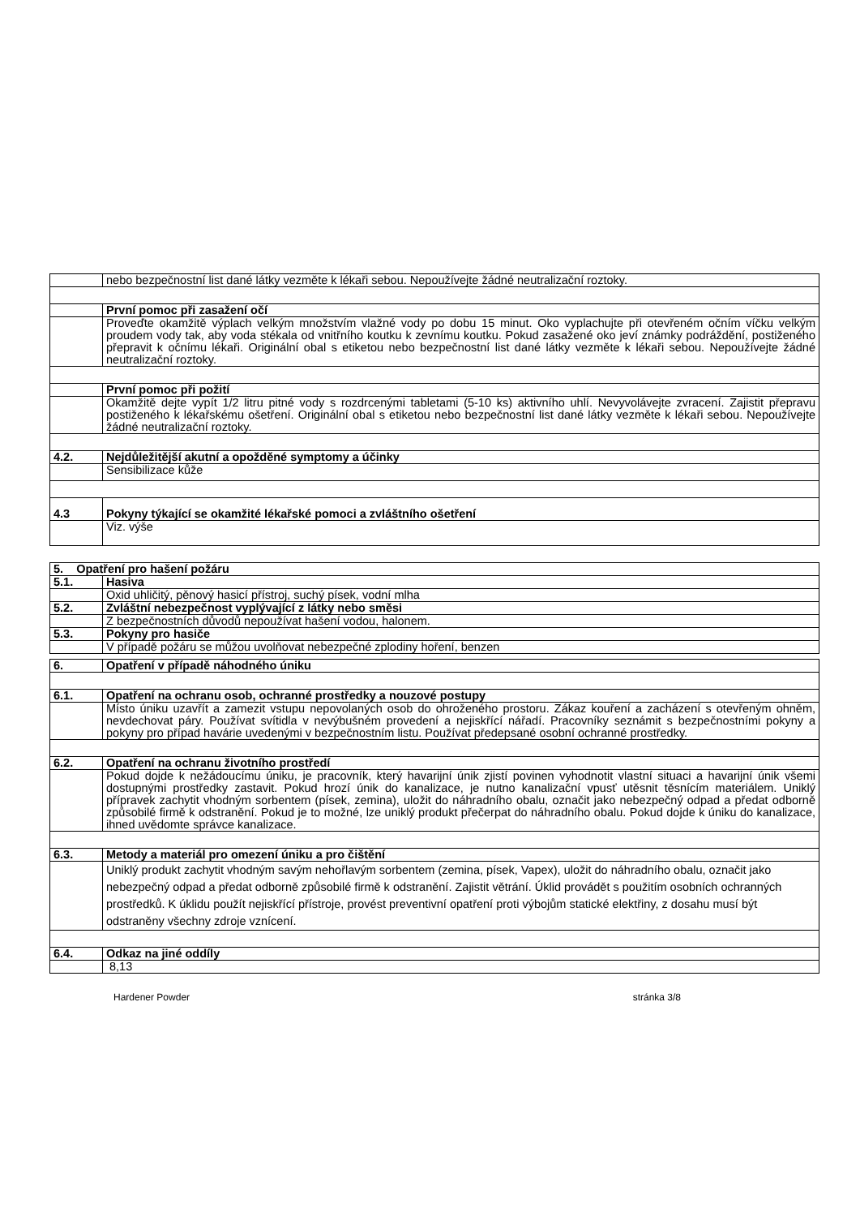| | nebo bezpečnostní list dané látky vezměte k lékaři sebou. Nepoužívejte žádné neutralizační roztoky. |
| | První pomoc při zasažení očí |
| | Proveďte okamžitě výplach velkým množstvím vlažné vody po dobu 15 minut. Oko vyplachujte při otevřeném očním víčku velkým proudem vody tak, aby voda stékala od vnitřního koutku k zevnímu koutku. Pokud zasažené oko jeví známky podráždění, postiženého přepravit k očnímu lékaři. Originální obal s etiketou nebo bezpečnostní list dané látky vezměte k lékaři sebou. Nepoužívejte žádné neutralizační roztoky. |
| | První pomoc při požití |
| | Okamžitě dejte vypít 1/2 litru pitné vody s rozdrcenými tabletami (5-10 ks) aktivního uhlí. Nevyvolávejte zvracení. Zajistit přepravu postiženého k lékařskému ošetření. Originální obal s etiketou nebo bezpečnostní list dané látky vezměte k lékaři sebou. Nepoužívejte žádné neutralizační roztoky. |
| 4.2. | Nejdůležitější akutní a opožděné symptomy a účinky |
| | Sensibilizace kůže |
| 4.3 | Pokyny týkající se okamžité lékařské pomoci a zvláštního ošetření |
| | Viz. výše |
| 5. Opatření pro hašení požáru | |
| 5.1. | Hasiva |
| | Oxid uhličitý, pěnový hasicí přístroj, suchý písek, vodní mlha |
| 5.2. | Zvláštní nebezpečnost vyplývající z látky nebo směsi |
| | Z bezpečnostních důvodů nepoužívat hašení vodou, halonem. |
| 5.3. | Pokyny pro hasiče |
| | V případě požáru se můžou uvolňovat nebezpečné zplodiny hoření, benzen |
| 6. | Opatření v případě náhodného úniku |
| 6.1. | Opatření na ochranu osob, ochranné prostředky a nouzové postupy |
| | Místo úniku uzavřít a zamezit vstupu nepovolaných osob do ohroženého prostoru. Zákaz kouření a zacházení s otevřeným ohněm, nevdechovat páry. Používat svítidla v nevýbušném provedení a nejiskřící nářadí. Pracovníky seznámit s bezpečnostními pokyny a pokyny pro případ havárie uvedenými v bezpečnostním listu. Používat předepsané osobní ochranné prostředky. |
| 6.2. | Opatření na ochranu životního prostředí |
| | Pokud dojde k nežádoucímu úniku, je pracovník, který havarijní únik zjistí povinen vyhodnotit vlastní situaci a havarijní únik všemi dostupnými prostředky zastavit. Pokud hrozí únik do kanalizace, je nutno kanalizační vpusť utěsnit těsnícím materiálem. Uniklý přípravek zachytit vhodným sorbentem (písek, zemina), uložit do náhradního obalu, označit jako nebezpečný odpad a předat odborně způsobilé firmě k odstranění. Pokud je to možné, lze uniklý produkt přečerpat do náhradního obalu. Pokud dojde k úniku do kanalizace, ihned uvědomte správce kanalizace. |
| 6.3. | Metody a materiál pro omezení úniku a pro čištění |
| | Uniklý produkt zachytit vhodným savým nehořlavým sorbentem (zemina, písek, Vapex), uložit do náhradního obalu, označit jako nebezpečný odpad a předat odborně způsobilé firmě k odstranění. Zajistit větrání. Úklid provádět s použitím osobních ochranných prostředků. K úklidu použít nejiskřící přístroje, provést preventivní opatření proti výbojům statické elektřiny, z dosahu musí být odstraněny všechny zdroje vznícení. |
| 6.4. | Odkaz na jiné oddíly |
| | 8,13 |
Hardener Powder stránka 3/8